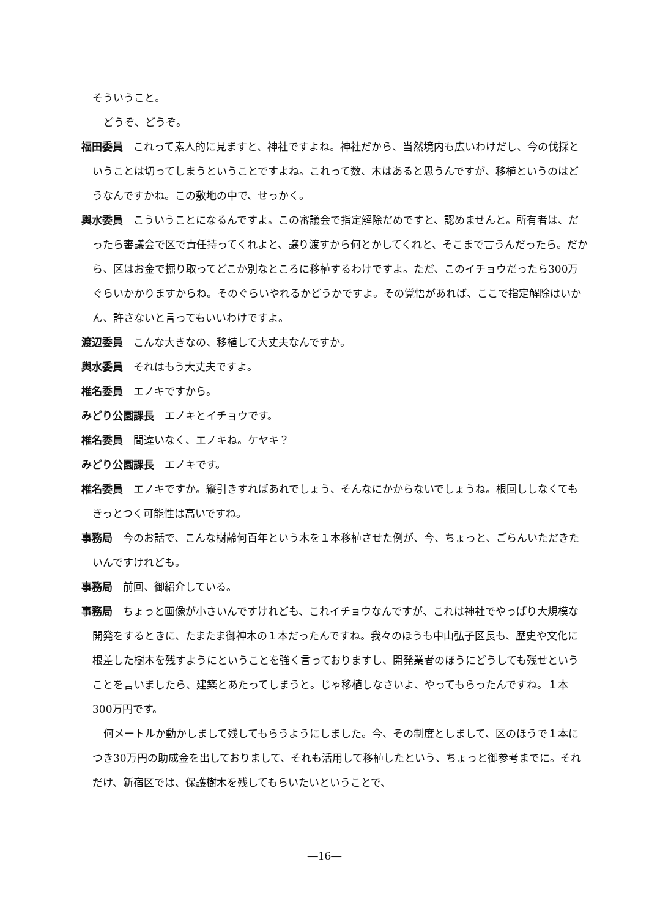そういうこと。
どうぞ、どうぞ。
福田委員　これって素人的に見ますと、神社ですよね。神社だから、当然境内も広いわけだし、今の伐採ということは切ってしまうということですよね。これって数、木はあると思うんですが、移植というのはどうなんですかね。この敷地の中で、せっかく。
輿水委員　こういうことになるんですよ。この審議会で指定解除だめですと、認めませんと。所有者は、だったら審議会で区で責任持ってくれよと、譲り渡すから何とかしてくれと、そこまで言うんだったら。だから、区はお金で掘り取ってどこか別なところに移植するわけですよ。ただ、このイチョウだったら300万ぐらいかかりますからね。そのぐらいやれるかどうかですよ。その覚悟があれば、ここで指定解除はいかん、許さないと言ってもいいわけですよ。
渡辺委員　こんな大きなの、移植して大丈夫なんですか。
輿水委員　それはもう大丈夫ですよ。
椎名委員　エノキですから。
みどり公園課長　エノキとイチョウです。
椎名委員　間違いなく、エノキね。ケヤキ？
みどり公園課長　エノキです。
椎名委員　エノキですか。縦引きすればあれでしょう、そんなにかからないでしょうね。根回ししなくてもきっとつく可能性は高いですね。
事務局　今のお話で、こんな樹齢何百年という木を１本移植させた例が、今、ちょっと、ごらんいただきたいんですけれども。
事務局　前回、御紹介している。
事務局　ちょっと画像が小さいんですけれども、これイチョウなんですが、これは神社でやっぱり大規模な開発をするときに、たまたま御神木の１本だったんですね。我々のほうも中山弘子区長も、歴史や文化に根差した樹木を残すようにということを強く言っておりますし、開発業者のほうにどうしても残せということを言いましたら、建築とあたってしまうと。じゃ移植しなさいよ、やってもらったんですね。１本300万円です。
何メートルか動かしまして残してもらうようにしました。今、その制度としまして、区のほうで１本につき30万円の助成金を出しておりまして、それも活用して移植したという、ちょっと御参考までに。それだけ、新宿区では、保護樹木を残してもらいたいということで、
―16―